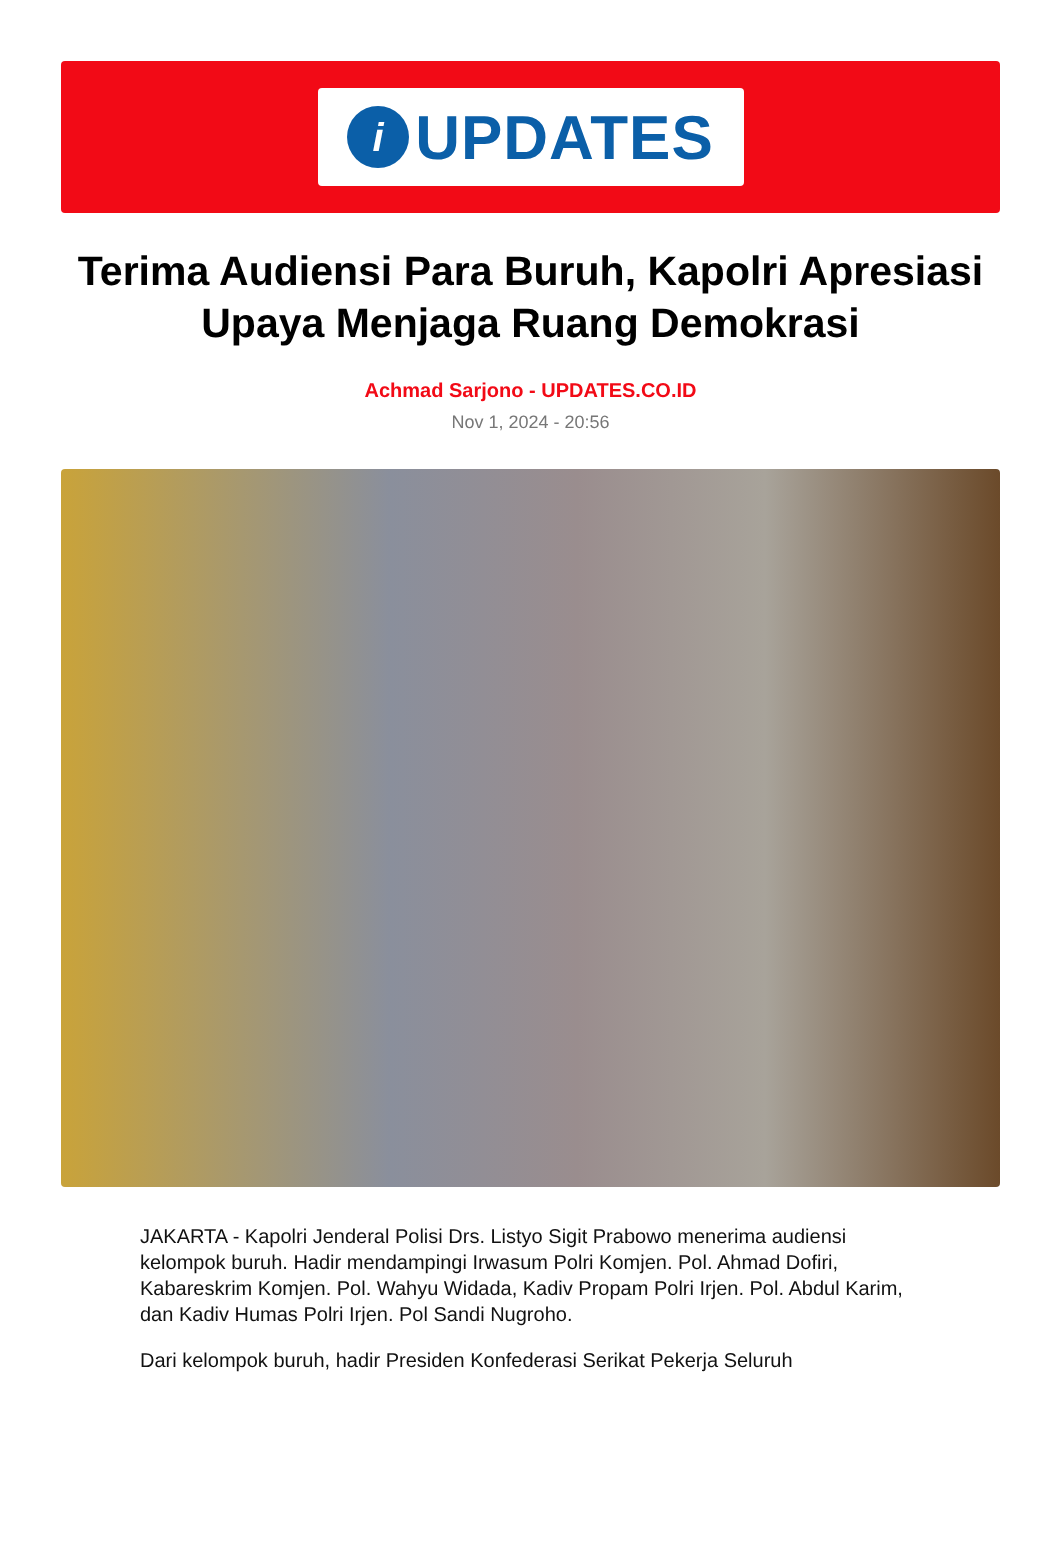i
UPDATES
Terima Audiensi Para Buruh, Kapolri Apresiasi Upaya Menjaga Ruang Demokrasi
Achmad Sarjono - UPDATES.CO.ID
Nov 1, 2024 - 20:56
JAKARTA - Kapolri Jenderal Polisi Drs. Listyo Sigit Prabowo menerima audiensi kelompok buruh. Hadir mendampingi Irwasum Polri Komjen. Pol. Ahmad Dofiri, Kabareskrim Komjen. Pol. Wahyu Widada, Kadiv Propam Polri Irjen. Pol. Abdul Karim, dan Kadiv Humas Polri Irjen. Pol Sandi Nugroho.
Dari kelompok buruh, hadir Presiden Konfederasi Serikat Pekerja Seluruh